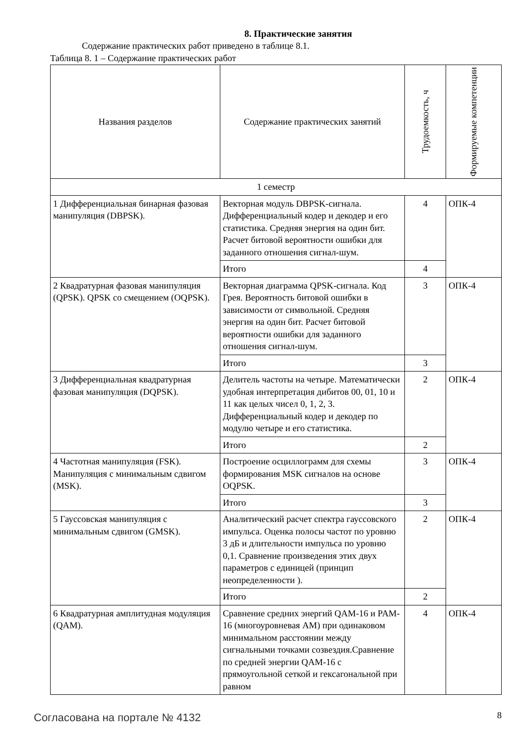8. Практические занятия
Содержание практических работ приведено в таблице 8.1.
Таблица 8. 1 – Содержание практических работ
| Названия разделов | Содержание практических занятий | Трудоемкость, ч | Формируемые компетенции |
| --- | --- | --- | --- |
| 1 семестр | | | |
| 1 Дифференциальная бинарная фазовая манипуляция (DBPSK). | Векторная модуль DBPSK-сигнала. Дифференциальный кодер и декодер и его статистика. Средняя энергия на один бит. Расчет битовой вероятности ошибки для заданного отношения сигнал-шум. | 4 | ОПК-4 |
| | Итого | 4 | |
| 2 Квадратурная фазовая манипуляция (QPSK). QPSK со смещением (OQPSK). | Векторная диаграмма QPSK-сигнала. Код Грея. Вероятность битовой ошибки в зависимости от символьной. Средняя энергия на один бит. Расчет битовой вероятности ошибки для заданного отношения сигнал-шум. | 3 | ОПК-4 |
| | Итого | 3 | |
| 3 Дифференциальная квадратурная фазовая манипуляция (DQPSK). | Делитель частоты на четыре. Математически удобная интерпретация дибитов 00, 01, 10 и 11 как целых чисел 0, 1, 2, 3. Дифференциальный кодер и декодер по модулю четыре и его статистика. | 2 | ОПК-4 |
| | Итого | 2 | |
| 4 Частотная манипуляция (FSK). Манипуляция с минимальным сдвигом (MSK). | Построение осциллограмм для схемы формирования MSK сигналов на основе OQPSK. | 3 | ОПК-4 |
| | Итого | 3 | |
| 5 Гауссовская манипуляция с минимальным сдвигом (GMSK). | Аналитический расчет спектра гауссовского импульса. Оценка полосы частот по уровню 3 дБ и длительности импульса по уровню 0,1. Сравнение произведения этих двух параметров с единицей (принцип неопределенности ). | 2 | ОПК-4 |
| | Итого | 2 | |
| 6 Квадратурная амплитудная модуляция (QAM). | Сравнение средних энергий QAM-16 и PAM-16 (многоуровневая AM) при одинаковом минимальном расстоянии между сигнальными точками созвездия.Сравнение по средней энергии QAM-16 с прямоугольной сеткой и гексагональной при равном | 4 | ОПК-4 |
Согласована на портале № 4132 8